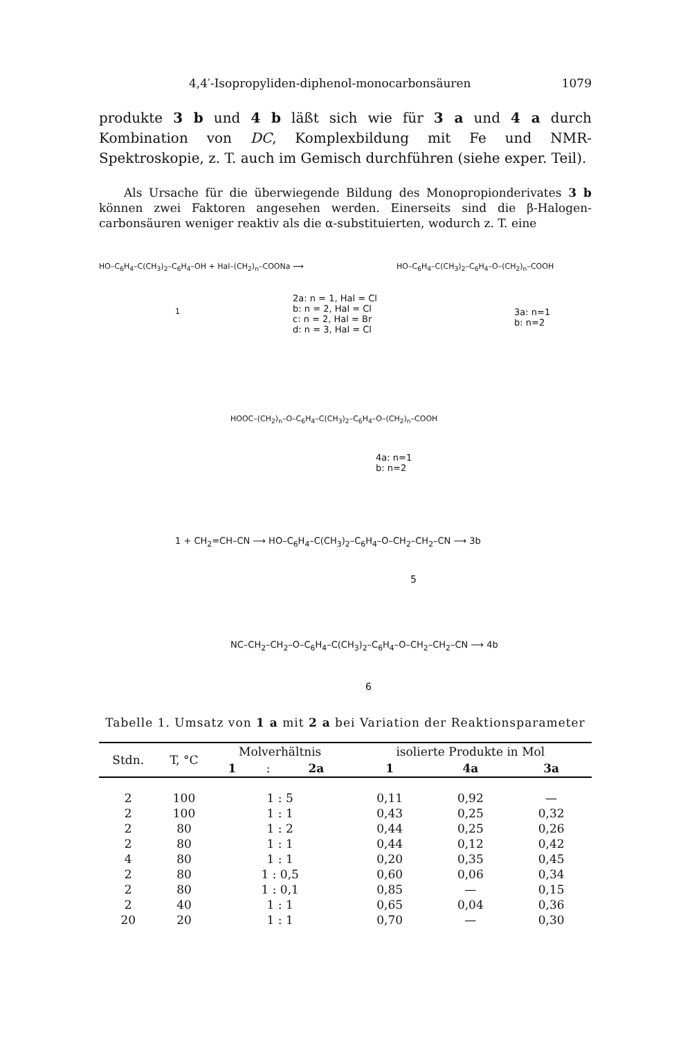4,4′-Isopropyliden-diphenol-monocarbonsäuren 1079
produkte 3 b und 4 b läßt sich wie für 3 a und 4 a durch Kombination von DC, Komplexbildung mit Fe und NMR-Spektroskopie, z. T. auch im Gemisch durchführen (siehe exper. Teil).
Als Ursache für die überwiegende Bildung des Monopropionderivates 3 b können zwei Faktoren angesehen werden. Einerseits sind die β-Halogen­carbonsäuren weniger reaktiv als die α-substituierten, wodurch z. T. eine
HO–C<sub>6</sub>H<sub>4</sub>–C(CH<sub>3</sub>)<sub>2</sub>–C<sub>6</sub>H<sub>4</sub>–OH + Hal–(CH<sub>2</sub>)<sub>n</sub>–COONa ⟶
HO–C<sub>6</sub>H<sub>4</sub>–C(CH<sub>3</sub>)<sub>2</sub>–C<sub>6</sub>H<sub>4</sub>–O–(CH<sub>2</sub>)<sub>n</sub>–COOH
1
2a: n = 1, Hal = Cl
b: n = 2, Hal = Cl
c: n = 2, Hal = Br
d: n = 3, Hal = Cl
3a: n=1
b: n=2
HOOC–(CH<sub>2</sub>)<sub>n</sub>–O–C<sub>6</sub>H<sub>4</sub>–C(CH<sub>3</sub>)<sub>2</sub>–C<sub>6</sub>H<sub>4</sub>–O–(CH<sub>2</sub>)<sub>n</sub>–COOH
4a: n=1
b: n=2
1 + CH<sub>2</sub>=CH–CN ⟶ HO–C<sub>6</sub>H<sub>4</sub>–C(CH<sub>3</sub>)<sub>2</sub>–C<sub>6</sub>H<sub>4</sub>–O–CH<sub>2</sub>–CH<sub>2</sub>–CN ⟶ 3b
5
NC–CH<sub>2</sub>–CH<sub>2</sub>–O–C<sub>6</sub>H<sub>4</sub>–C(CH<sub>3</sub>)<sub>2</sub>–C<sub>6</sub>H<sub>4</sub>–O–CH<sub>2</sub>–CH<sub>2</sub>–CN ⟶ 4b
6
Tabelle 1. Umsatz von 1 a mit 2 a bei Variation der Reaktions­parameter
| Stdn. | T, °C | Molverhältnis | | | isolierte Produkte in Mol | | |
| --- | --- | --- | --- | --- | --- | --- | --- |
| | | 1 | : | 2a | 1 | 4a | 3a |
| 2 | 100 | 1 : 5 | | | 0,11 | 0,92 | — |
| 2 | 100 | 1 : 1 | | | 0,43 | 0,25 | 0,32 |
| 2 | 80 | 1 : 2 | | | 0,44 | 0,25 | 0,26 |
| 2 | 80 | 1 : 1 | | | 0,44 | 0,12 | 0,42 |
| 4 | 80 | 1 : 1 | | | 0,20 | 0,35 | 0,45 |
| 2 | 80 | 1 : 0,5 | | | 0,60 | 0,06 | 0,34 |
| 2 | 80 | 1 : 0,1 | | | 0,85 | — | 0,15 |
| 2 | 40 | 1 : 1 | | | 0,65 | 0,04 | 0,36 |
| 20 | 20 | 1 : 1 | | | 0,70 | — | 0,30 |